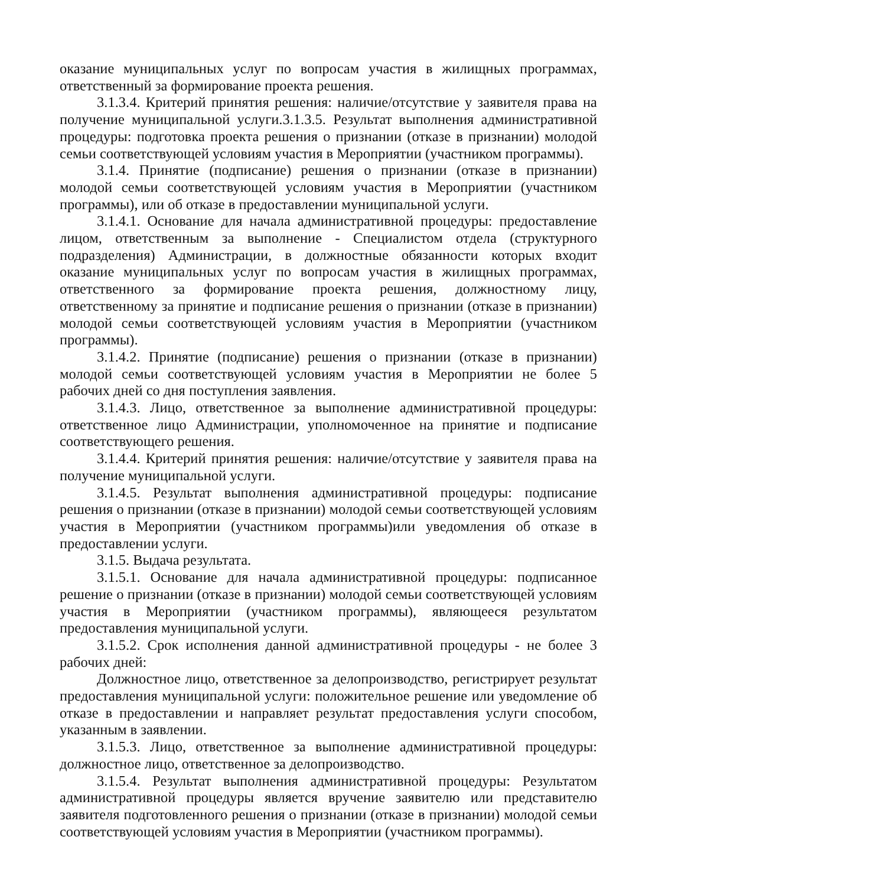оказание муниципальных услуг по вопросам участия в жилищных программах, ответственный за формирование проекта решения.
3.1.3.4. Критерий принятия решения: наличие/отсутствие у заявителя права на получение муниципальной услуги.3.1.3.5. Результат выполнения административной процедуры: подготовка проекта решения о признании (отказе в признании) молодой семьи соответствующей условиям участия в Мероприятии (участником программы).
3.1.4. Принятие (подписание) решения о признании (отказе в признании) молодой семьи соответствующей условиям участия в Мероприятии (участником программы), или об отказе в предоставлении муниципальной услуги.
3.1.4.1. Основание для начала административной процедуры: предоставление лицом, ответственным за выполнение - Специалистом отдела (структурного подразделения) Администрации, в должностные обязанности которых входит оказание муниципальных услуг по вопросам участия в жилищных программах, ответственного за формирование проекта решения, должностному лицу, ответственному за принятие и подписание решения о признании (отказе в признании) молодой семьи соответствующей условиям участия в Мероприятии (участником программы).
3.1.4.2. Принятие (подписание) решения о признании (отказе в признании) молодой семьи соответствующей условиям участия в Мероприятии не более 5 рабочих дней со дня поступления заявления.
3.1.4.3. Лицо, ответственное за выполнение административной процедуры: ответственное лицо Администрации, уполномоченное на принятие и подписание соответствующего решения.
3.1.4.4. Критерий принятия решения: наличие/отсутствие у заявителя права на получение муниципальной услуги.
3.1.4.5. Результат выполнения административной процедуры: подписание решения о признании (отказе в признании) молодой семьи соответствующей условиям участия в Мероприятии (участником программы)или уведомления об отказе в предоставлении услуги.
3.1.5. Выдача результата.
3.1.5.1. Основание для начала административной процедуры: подписанное решение о признании (отказе в признании) молодой семьи соответствующей условиям участия в Мероприятии (участником программы), являющееся результатом предоставления муниципальной услуги.
3.1.5.2. Срок исполнения данной административной процедуры - не более 3 рабочих дней:
Должностное лицо, ответственное за делопроизводство, регистрирует результат предоставления муниципальной услуги: положительное решение или уведомление об отказе в предоставлении и направляет результат предоставления услуги способом, указанным в заявлении.
3.1.5.3. Лицо, ответственное за выполнение административной процедуры: должностное лицо, ответственное за делопроизводство.
3.1.5.4. Результат выполнения административной процедуры: Результатом административной процедуры является вручение заявителю или представителю заявителя подготовленного решения о признании (отказе в признании) молодой семьи соответствующей условиям участия в Мероприятии (участником программы).